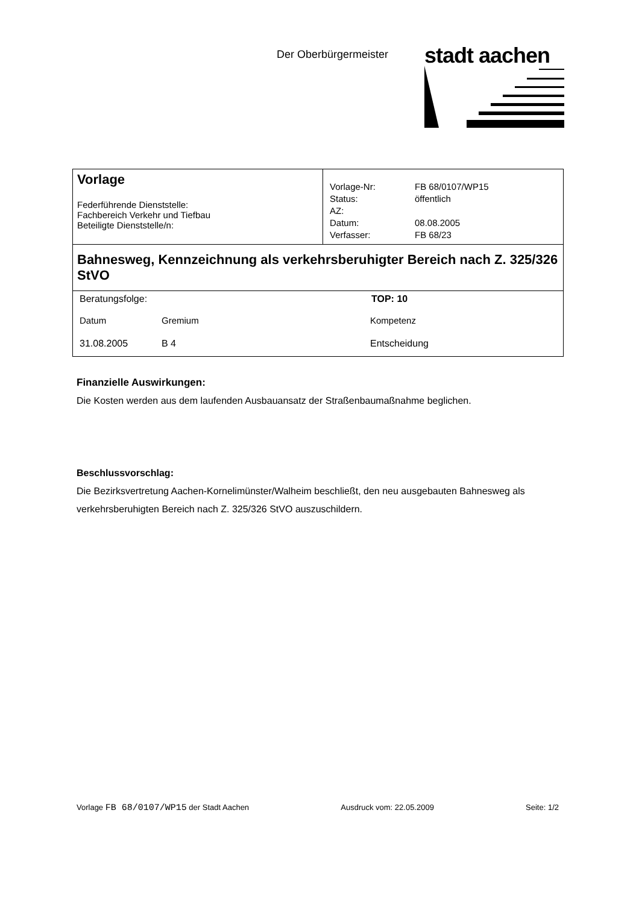Der Oberbürgermeister
stadt aachen
| Vorlage Federführende Dienststelle: Fachbereich Verkehr und Tiefbau Beteiligte Dienststelle/n: | / Vorlage-Nr: / FB 68/0107/WP15 / / Status: / öffentlich / / AZ: / / / Datum: / 08.08.2005 / / Verfasser: / FB 68/23 / |
| Bahnesweg, Kennzeichnung als verkehrsberuhigter Bereich nach Z. 325/326 StVO | |
| / Beratungsfolge: / / / TOP: 10 / / Datum / Gremium / Kompetenz / / / 31.08.2005 / B 4 / Entscheidung / / | |
Finanzielle Auswirkungen:
Die Kosten werden aus dem laufenden Ausbauansatz der Straßenbaumaßnahme beglichen.
Beschlussvorschlag:
Die Bezirksvertretung Aachen-Kornelimünster/Walheim beschließt, den neu ausgebauten Bahnesweg als verkehrsberuhigten Bereich nach Z. 325/326 StVO auszuschildern.
Vorlage FB 68/0107/WP15 der Stadt Aachen Ausdruck vom: 22.05.2009 Seite: 1/2